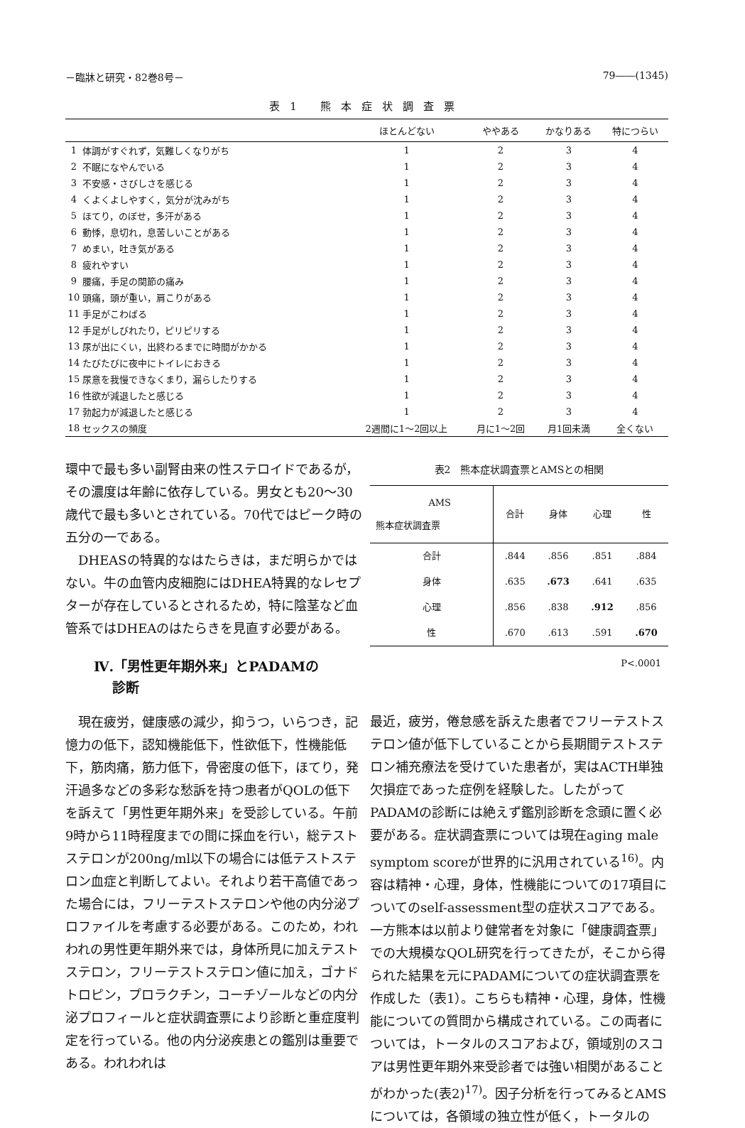－臨牀と研究・82巻8号－ 79――(1345)
表1 熊本症状調査票
| | | ほとんどない | ややある | かなりある | 特につらい |
| --- | --- | --- | --- | --- | --- |
| 1 | 体調がすぐれず，気難しくなりがち | 1 | 2 | 3 | 4 |
| 2 | 不眠になやんでいる | 1 | 2 | 3 | 4 |
| 3 | 不安感・さびしさを感じる | 1 | 2 | 3 | 4 |
| 4 | くよくよしやすく，気分が沈みがち | 1 | 2 | 3 | 4 |
| 5 | ほてり，のぼせ，多汗がある | 1 | 2 | 3 | 4 |
| 6 | 動悸，息切れ，息苦しいことがある | 1 | 2 | 3 | 4 |
| 7 | めまい，吐き気がある | 1 | 2 | 3 | 4 |
| 8 | 疲れやすい | 1 | 2 | 3 | 4 |
| 9 | 腰痛，手足の関節の痛み | 1 | 2 | 3 | 4 |
| 10 | 頭痛，頭が重い，肩こりがある | 1 | 2 | 3 | 4 |
| 11 | 手足がこわばる | 1 | 2 | 3 | 4 |
| 12 | 手足がしびれたり，ピリピリする | 1 | 2 | 3 | 4 |
| 13 | 尿が出にくい，出終わるまでに時間がかかる | 1 | 2 | 3 | 4 |
| 14 | たびたびに夜中にトイレにおきる | 1 | 2 | 3 | 4 |
| 15 | 尿意を我慢できなくまり，漏らしたりする | 1 | 2 | 3 | 4 |
| 16 | 性欲が減退したと感じる | 1 | 2 | 3 | 4 |
| 17 | 勃起力が減退したと感じる | 1 | 2 | 3 | 4 |
| 18 | セックスの頻度 | 2週間に1～2回以上 | 月に1～2回 | 月1回未満 | 全くない |
環中で最も多い副腎由来の性ステロイドであるが，その濃度は年齢に依存している。男女とも20～30歳代で最も多いとされている。70代ではピーク時の五分の一である。
DHEASの特異的なはたらきは，まだ明らかではない。牛の血管内皮細胞にはDHEA特異的なレセプターが存在しているとされるため，特に陰茎など血管系ではDHEAのはたらきを見直す必要がある。
Ⅳ.「男性更年期外来」とPADAMの
診断
現在疲労，健康感の減少，抑うつ，いらつき，記憶力の低下，認知機能低下，性欲低下，性機能低下，筋肉痛，筋力低下，骨密度の低下，ほてり，発汗過多などの多彩な愁訴を持つ患者がQOLの低下を訴えて「男性更年期外来」を受診している。午前9時から11時程度までの間に採血を行い，総テストステロンが200ng/ml以下の場合には低テストステロン血症と判断してよい。それより若干高値であった場合には，フリーテストステロンや他の内分泌プロファイルを考慮する必要がある。このため，われわれの男性更年期外来では，身体所見に加えテストステロン，フリーテストステロン値に加え，ゴナドトロピン，プロラクチン，コーチゾールなどの内分泌プロフィールと症状調査票により診断と重症度判定を行っている。他の内分泌疾患との鑑別は重要である。われわれは
表2　熊本症状調査票とAMSとの相関
| AMS 熊本症状調査票 | 合計 | 身体 | 心理 | 性 |
| --- | --- | --- | --- | --- |
| 合計 | .844 | .856 | .851 | .884 |
| 身体 | .635 | .673 | .641 | .635 |
| 心理 | .856 | .838 | .912 | .856 |
| 性 | .670 | .613 | .591 | .670 |
P<.0001
最近，疲労，倦怠感を訴えた患者でフリーテストステロン値が低下していることから長期間テストステロン補充療法を受けていた患者が，実はACTH単独欠損症であった症例を経験した。したがってPADAMの診断には絶えず鑑別診断を念頭に置く必要がある。症状調査票については現在aging male symptom scoreが世界的に汎用されている<sup>16)</sup>。内容は精神・心理，身体，性機能についての17項目についてのself-assessment型の症状スコアである。一方熊本は以前より健常者を対象に「健康調査票」での大規模なQOL研究を行ってきたが，そこから得られた結果を元にPADAMについての症状調査票を作成した（表1）。こちらも精神・心理，身体，性機能についての質問から構成されている。この両者については，トータルのスコアおよび，領域別のスコアは男性更年期外来受診者では強い相関があることがわかった(表2)<sup>17)</sup>。因子分析を行ってみるとAMSについては，各領域の独立性が低く，トータルの